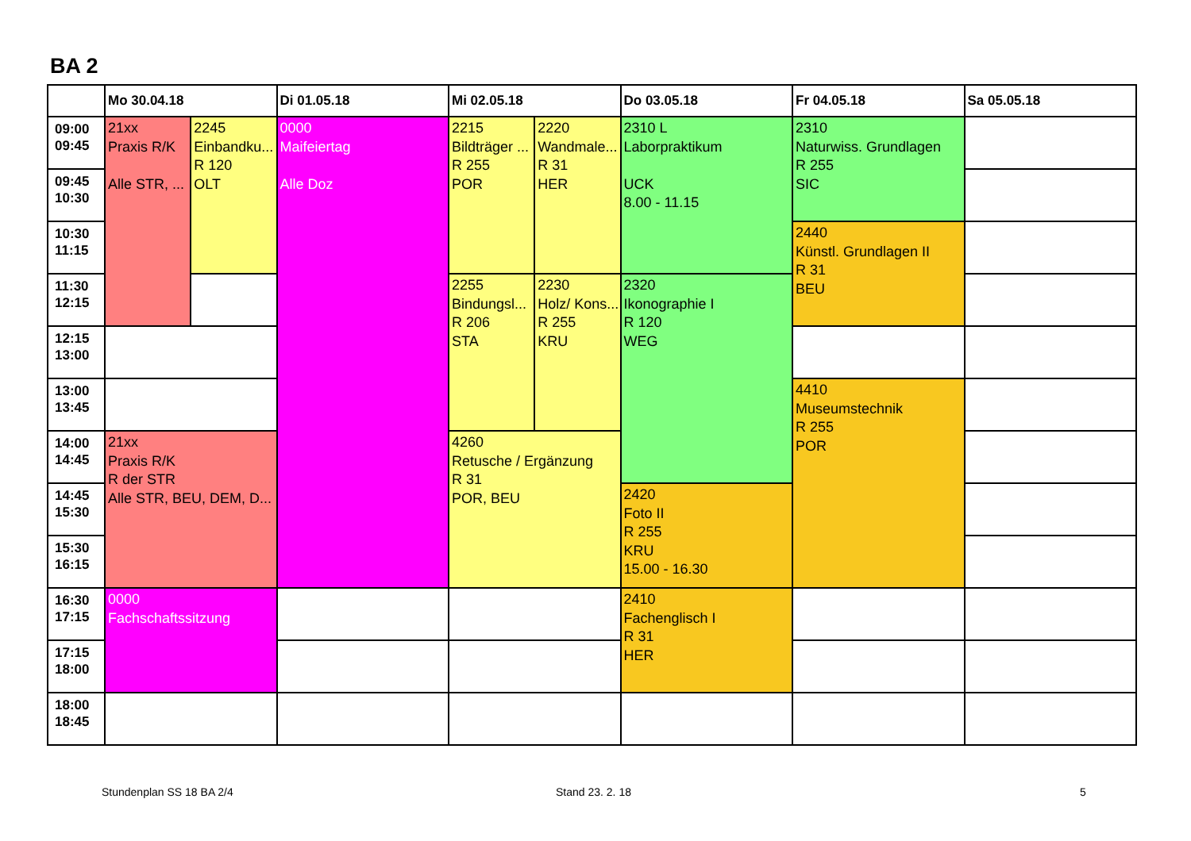BA 2
| | Mo 30.04.18 | | Di 01.05.18 | Mi 02.05.18 | | Do 03.05.18 | Fr 04.05.18 | Sa 05.05.18 |
| --- | --- | --- | --- | --- | --- | --- | --- | --- |
| 09:00 09:45 | 21xx Praxis R/K Alle STR, ... | 2245 Einbandku... R 120 OLT | 0000 Maifeiertag Alle Doz | 2215 Bildträger ... R 255 POR | 2220 Wandmale... R 31 HER | 2310 L Laborpraktikum UCK 8.00 - 11.15 | 2310 Naturwiss. Grundlagen R 255 SIC | |
| 09:45 10:30 | | | | | | | | |
| 10:30 11:15 | | | | | | | 2440 Künstl. Grundlagen II R 31 BEU | |
| 11:30 12:15 | | | | 2255 Bindungsl... R 206 STA | 2230 Holz/ Kons... R 255 KRU | 2320 Ikonographie I R 120 WEG | | |
| 12:15 13:00 | | | | | | | | |
| 13:00 13:45 | | | | | | | 4410 Museumstechnik R 255 POR | |
| 14:00 14:45 | 21xx Praxis R/K R der STR Alle STR, BEU, DEM, D... | | | 4260 Retusche / Ergänzung R 31 POR, BEU | | | | |
| 14:45 15:30 | | | | | | 2420 Foto II R 255 KRU 15.00 - 16.30 | | |
| 15:30 16:15 | | | | | | | | |
| 16:30 17:15 | 0000 Fachschaftssitzung | | | | | 2410 Fachenglisch I R 31 HER | | |
| 17:15 18:00 | | | | | | | | |
| 18:00 18:45 | | | | | | | | |
Stundenplan SS 18 BA 2/4 Stand 23. 2. 18 5